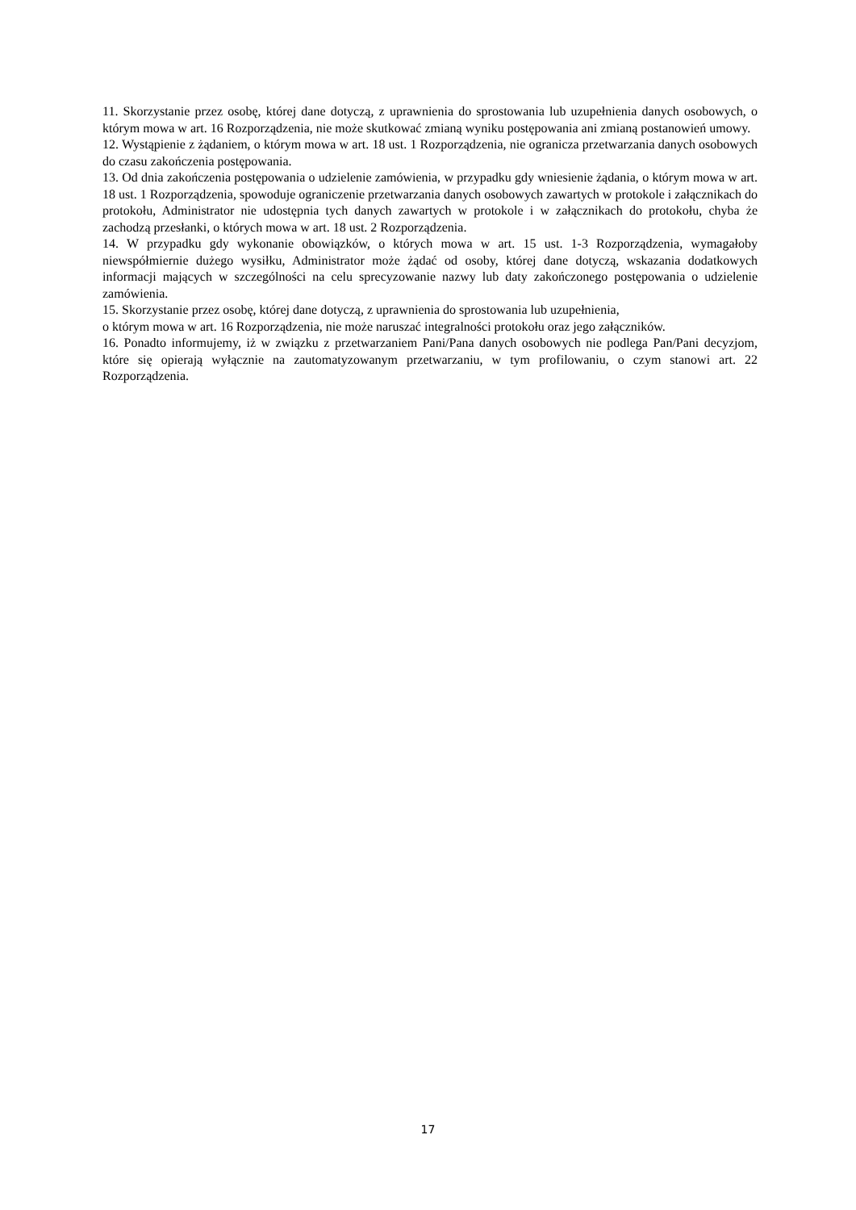11. Skorzystanie przez osobę, której dane dotyczą, z uprawnienia do sprostowania lub uzupełnienia danych osobowych, o którym mowa w art. 16 Rozporządzenia, nie może skutkować zmianą wyniku postępowania ani zmianą postanowień umowy.
12. Wystąpienie z żądaniem, o którym mowa w art. 18 ust. 1 Rozporządzenia, nie ogranicza przetwarzania danych osobowych do czasu zakończenia postępowania.
13. Od dnia zakończenia postępowania o udzielenie zamówienia, w przypadku gdy wniesienie żądania, o którym mowa w art. 18 ust. 1 Rozporządzenia, spowoduje ograniczenie przetwarzania danych osobowych zawartych w protokole i załącznikach do protokołu, Administrator nie udostępnia tych danych zawartych w protokole i w załącznikach do protokołu, chyba że zachodzą przesłanki, o których mowa w art. 18 ust. 2 Rozporządzenia.
14. W przypadku gdy wykonanie obowiązków, o których mowa w art. 15 ust. 1-3 Rozporządzenia, wymagałoby niewspółmiernie dużego wysiłku, Administrator może żądać od osoby, której dane dotyczą, wskazania dodatkowych informacji mających w szczególności na celu sprecyzowanie nazwy lub daty zakończonego postępowania o udzielenie zamówienia.
15. Skorzystanie przez osobę, której dane dotyczą, z uprawnienia do sprostowania lub uzupełnienia,
o którym mowa w art. 16 Rozporządzenia, nie może naruszać integralności protokołu oraz jego załączników.
16. Ponadto informujemy, iż w związku z przetwarzaniem Pani/Pana danych osobowych nie podlega Pan/Pani decyzjom, które się opierają wyłącznie na zautomatyzowanym przetwarzaniu, w tym profilowaniu, o czym stanowi art. 22 Rozporządzenia.
17